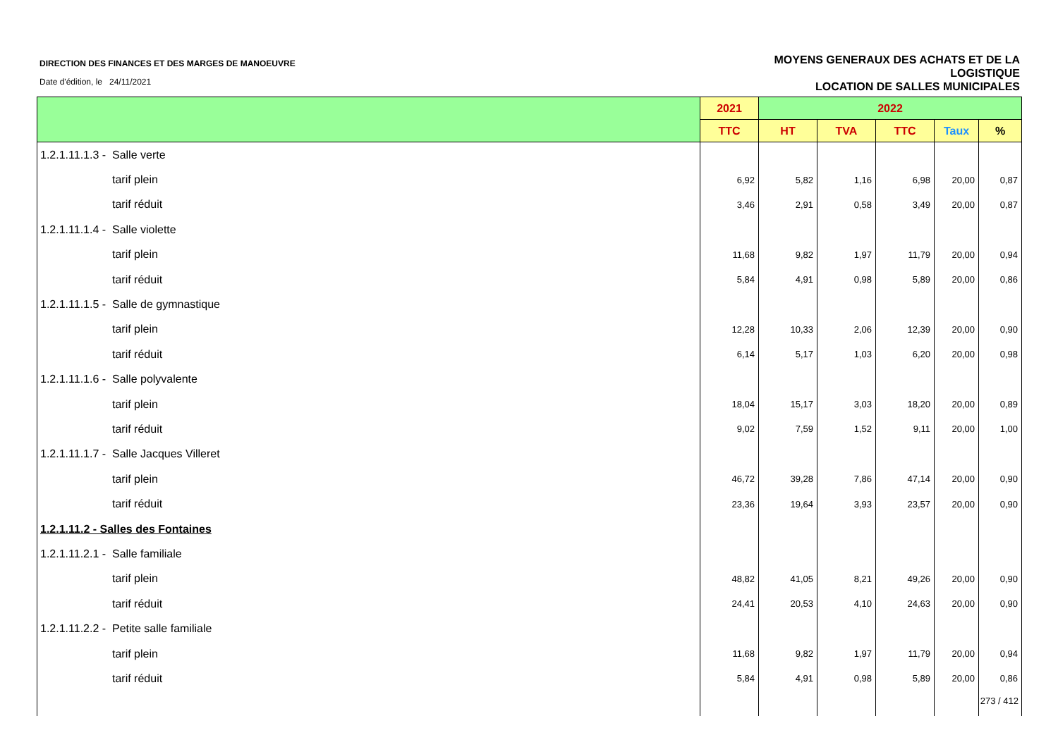DIRECTION DES FINANCES ET DES MARGES DE MANOEUVRE
Date d'édition, le 24/11/2021
MOYENS GENERAUX DES ACHATS ET DE LA
LOGISTIQUE
LOCATION DE SALLES MUNICIPALES
| | 2021 | 2022 | | | | |
| --- | --- | --- | --- | --- | --- | --- |
| | TTC | HT | TVA | TTC | Taux | % |
| 1.2.1.11.1.3 - Salle verte | | | | | | |
| tarif plein | 6,92 | 5,82 | 1,16 | 6,98 | 20,00 | 0,87 |
| tarif réduit | 3,46 | 2,91 | 0,58 | 3,49 | 20,00 | 0,87 |
| 1.2.1.11.1.4 - Salle violette | | | | | | |
| tarif plein | 11,68 | 9,82 | 1,97 | 11,79 | 20,00 | 0,94 |
| tarif réduit | 5,84 | 4,91 | 0,98 | 5,89 | 20,00 | 0,86 |
| 1.2.1.11.1.5 - Salle de gymnastique | | | | | | |
| tarif plein | 12,28 | 10,33 | 2,06 | 12,39 | 20,00 | 0,90 |
| tarif réduit | 6,14 | 5,17 | 1,03 | 6,20 | 20,00 | 0,98 |
| 1.2.1.11.1.6 - Salle polyvalente | | | | | | |
| tarif plein | 18,04 | 15,17 | 3,03 | 18,20 | 20,00 | 0,89 |
| tarif réduit | 9,02 | 7,59 | 1,52 | 9,11 | 20,00 | 1,00 |
| 1.2.1.11.1.7 - Salle Jacques Villeret | | | | | | |
| tarif plein | 46,72 | 39,28 | 7,86 | 47,14 | 20,00 | 0,90 |
| tarif réduit | 23,36 | 19,64 | 3,93 | 23,57 | 20,00 | 0,90 |
| 1.2.1.11.2 - Salles des Fontaines | | | | | | |
| 1.2.1.11.2.1 - Salle familiale | | | | | | |
| tarif plein | 48,82 | 41,05 | 8,21 | 49,26 | 20,00 | 0,90 |
| tarif réduit | 24,41 | 20,53 | 4,10 | 24,63 | 20,00 | 0,90 |
| 1.2.1.11.2.2 - Petite salle familiale | | | | | | |
| tarif plein | 11,68 | 9,82 | 1,97 | 11,79 | 20,00 | 0,94 |
| tarif réduit | 5,84 | 4,91 | 0,98 | 5,89 | 20,00 | 0,86 |
273 / 412